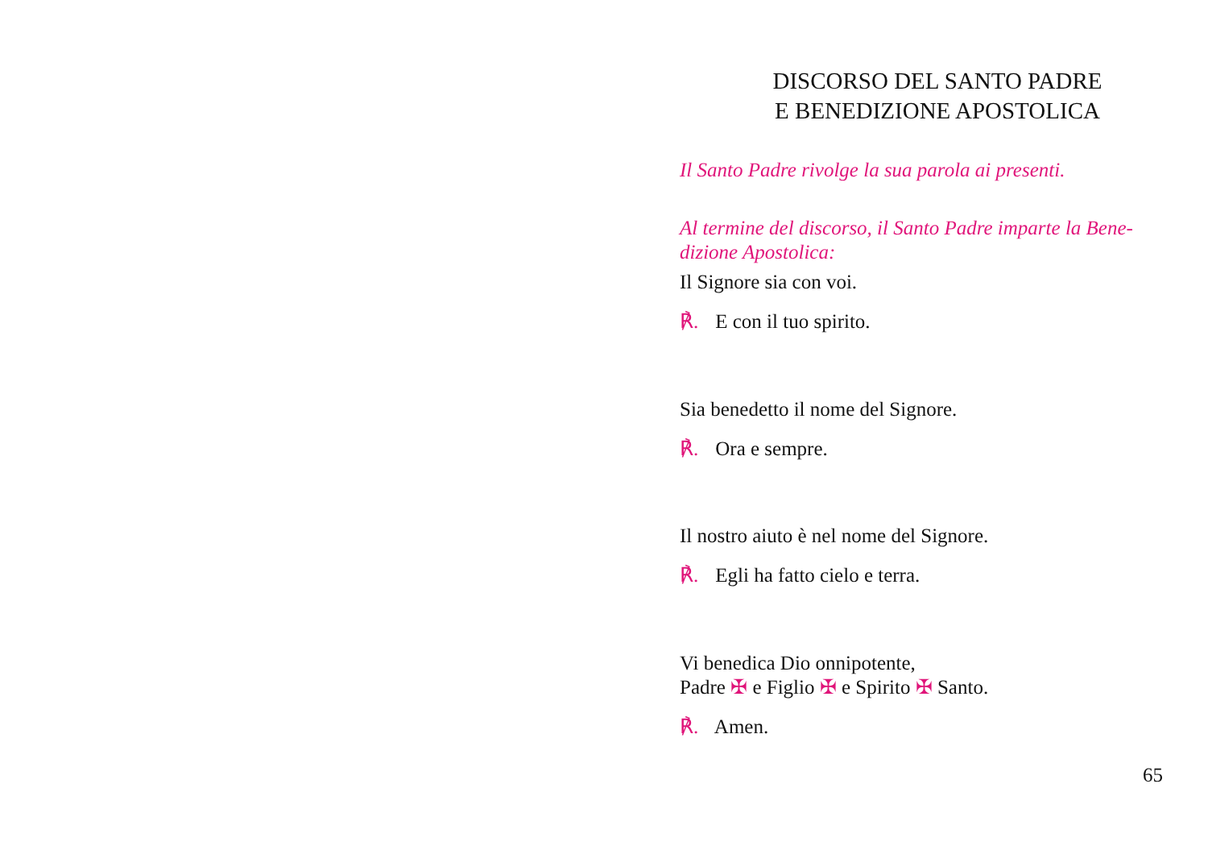DISCORSO DEL SANTO PADRE
E BENEDIZIONE APOSTOLICA
Il Santo Padre rivolge la sua parola ai presenti.
Al termine del discorso, il Santo Padre imparte la Bene-
dizione Apostolica:
Il Signore sia con voi.
℟. E con il tuo spirito.
Sia benedetto il nome del Signore.
℟. Ora e sempre.
Il nostro aiuto è nel nome del Signore.
℟. Egli ha fatto cielo e terra.
Vi benedica Dio onnipotente,
Padre ✠ e Figlio ✠ e Spirito ✠ Santo.
℟. Amen.
65